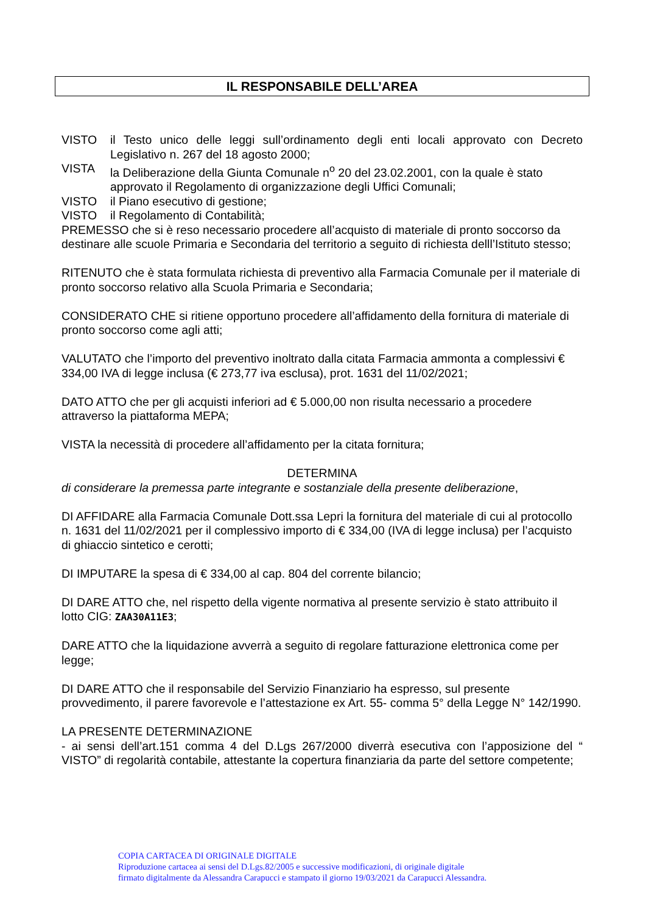IL RESPONSABILE DELL’AREA
VISTO il Testo unico delle leggi sull’ordinamento degli enti locali approvato con Decreto Legislativo n. 267 del 18 agosto 2000;
VISTA la Deliberazione della Giunta Comunale n<sup>o</sup> 20 del 23.02.2001, con la quale è stato approvato il Regolamento di organizzazione degli Uffici Comunali;
VISTO il Piano esecutivo di gestione;
VISTO il Regolamento di Contabilità;
PREMESSO che si è reso necessario procedere all’acquisto di materiale di pronto soccorso da destinare alle scuole Primaria e Secondaria del territorio a seguito di richiesta delll’Istituto stesso;
RITENUTO che è stata formulata richiesta di preventivo alla Farmacia Comunale per il materiale di pronto soccorso relativo alla Scuola Primaria e Secondaria;
CONSIDERATO CHE si ritiene opportuno procedere all’affidamento della fornitura di materiale di pronto soccorso come agli atti;
VALUTATO che l’importo del preventivo inoltrato dalla citata Farmacia ammonta a complessivi € 334,00 IVA di legge inclusa (€ 273,77 iva esclusa), prot. 1631 del 11/02/2021;
DATO ATTO che per gli acquisti inferiori ad € 5.000,00 non risulta necessario a procedere attraverso la piattaforma MEPA;
VISTA la necessità di procedere all’affidamento per la citata fornitura;
DETERMINA
di considerare la premessa parte integrante e sostanziale della presente deliberazione,
DI AFFIDARE alla Farmacia Comunale Dott.ssa Lepri la fornitura del materiale di cui al protocollo n. 1631 del 11/02/2021 per il complessivo importo di € 334,00 (IVA di legge inclusa) per l’acquisto di ghiaccio sintetico e cerotti;
DI IMPUTARE la spesa di € 334,00 al cap. 804 del corrente bilancio;
DI DARE ATTO che, nel rispetto della vigente normativa al presente servizio è stato attribuito il lotto CIG: ZAA30A11E3;
DARE ATTO che la liquidazione avverrà a seguito di regolare fatturazione elettronica come per legge;
DI DARE ATTO che il responsabile del Servizio Finanziario ha espresso, sul presente provvedimento, il parere favorevole e l’attestazione ex Art. 55- comma 5° della Legge N° 142/1990.
LA PRESENTE DETERMINAZIONE
- ai sensi dell’art.151 comma 4 del D.Lgs 267/2000 diverrà esecutiva con l’apposizione del “ VISTO” di regolarità contabile, attestante la copertura finanziaria da parte del settore competente;
COPIA CARTACEA DI ORIGINALE DIGITALE
Riproduzione cartacea ai sensi del D.Lgs.82/2005 e successive modificazioni, di originale digitale
firmato digitalmente da Alessandra Carapucci e stampato il giorno 19/03/2021 da Carapucci Alessandra.